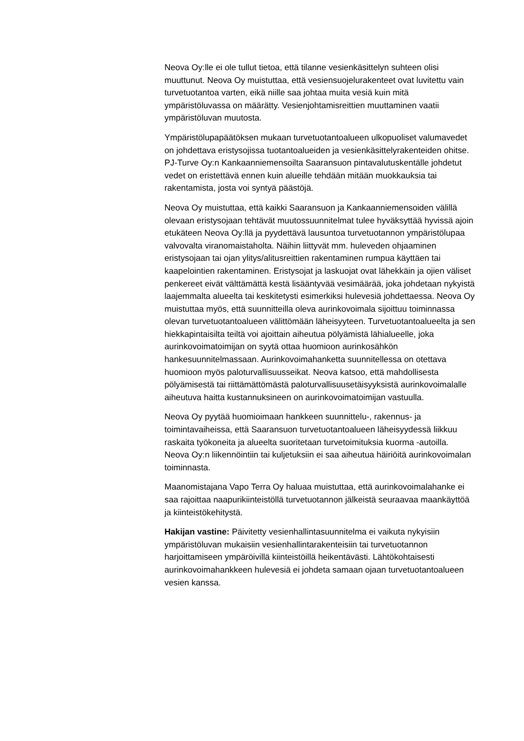Neova Oy:lle ei ole tullut tietoa, että tilanne vesienkäsittelyn suhteen olisi muuttunut. Neova Oy muistuttaa, että vesiensuojelurakenteet ovat luvitettu vain turvetuotantoa varten, eikä niille saa johtaa muita vesiä kuin mitä ympäristöluvassa on määrätty. Vesienjohtamisreittien muuttaminen vaatii ympäristöluvan muutosta.
Ympäristölupapäätöksen mukaan turvetuotantoalueen ulkopuoliset valumavedet on johdettava eristysojissa tuotantoalueiden ja vesienkäsittelyrakenteiden ohitse. PJ-Turve Oy:n Kankaanniemensoilta Saaransuon pintavalutuskentälle johdetut vedet on eristettävä ennen kuin alueille tehdään mitään muokkauksia tai rakentamista, josta voi syntyä päästöjä.
Neova Oy muistuttaa, että kaikki Saaransuon ja Kankaanniemensoiden välillä olevaan eristysojaan tehtävät muutossuunnitelmat tulee hyväksyttää hyvissä ajoin etukäteen Neova Oy:llä ja pyydettävä lausuntoa turvetuotannon ympäristölupaa valvovalta viranomaistaholta. Näihin liittyvät mm. huleveden ohjaaminen eristysojaan tai ojan ylitys/alitusreittien rakentaminen rumpua käyttäen tai kaapelointien rakentaminen. Eristysojat ja laskuojat ovat lähekkäin ja ojien väliset penkereet eivät välttämättä kestä lisääntyvää vesimäärää, joka johdetaan nykyistä laajemmalta alueelta tai keskitetysti esimerkiksi hulevesiä johdettaessa. Neova Oy muistuttaa myös, että suunnitteilla oleva aurinkovoimala sijoittuu toiminnassa olevan turvetuotantoalueen välittömään läheisyyteen. Turvetuotantoalueelta ja sen hiekkapintaisilta teiltä voi ajoittain aiheutua pölyämistä lähialueelle, joka aurinkovoimatoimijan on syytä ottaa huomioon aurinkosähkön hankesuunnitelmassaan. Aurinkovoimahanketta suunnitellessa on otettava huomioon myös paloturvallisuusseikat. Neova katsoo, että mahdollisesta pölyämisestä tai riittämättömästä paloturvallisuusetäisyyksistä aurinkovoimalalle aiheutuva haitta kustannuksineen on aurinkovoimatoimijan vastuulla.
Neova Oy pyytää huomioimaan hankkeen suunnittelu-, rakennus- ja toimintavaiheissa, että Saaransuon turvetuotantoalueen läheisyydessä liikkuu raskaita työkoneita ja alueelta suoritetaan turvetoimituksia kuorma -autoilla. Neova Oy:n liikennöintiin tai kuljetuksiin ei saa aiheutua häiriöitä aurinkovoimalan toiminnasta.
Maanomistajana Vapo Terra Oy haluaa muistuttaa, että aurinkovoimalahanke ei saa rajoittaa naapurikiinteistöllä turvetuotannon jälkeistä seuraavaa maankäyttöä ja kiinteistökehitystä.
Hakijan vastine: Päivitetty vesienhallintasuunnitelma ei vaikuta nykyisiin ympäristöluvan mukaisiin vesienhallintarakenteisiin tai turvetuotannon harjoittamiseen ympäröivillä kiinteistöillä heikentävästi. Lähtökohtaisesti aurinkovoimahankkeen hulevesiä ei johdeta samaan ojaan turvetuotantoalueen vesien kanssa.